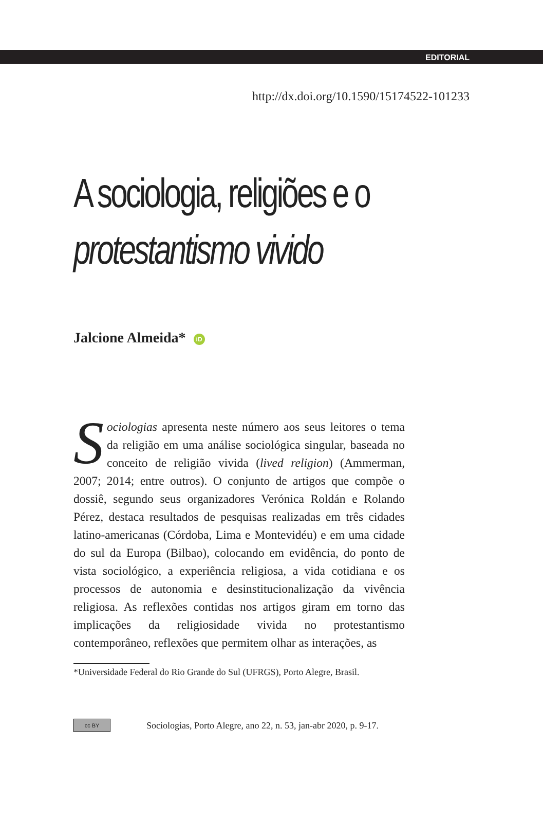EDITORIAL
http://dx.doi.org/10.1590/15174522-101233
A sociologia, religiões e o
protestantismo vivido
Jalcione Almeida* iD
Sociologias apresenta neste número aos seus leitores o tema da religião em uma análise sociológica singular, baseada no conceito de religião vivida (lived religion) (Ammerman, 2007; 2014; entre outros). O conjunto de artigos que compõe o dossiê, segundo seus organizadores Verónica Roldán e Rolando Pérez, destaca resultados de pesquisas realizadas em três cidades latino-americanas (Córdoba, Lima e Montevidéu) e em uma cidade do sul da Europa (Bilbao), colocando em evidência, do ponto de vista sociológico, a experiência religiosa, a vida cotidiana e os processos de autonomia e desinstitucionalização da vivência religiosa. As reflexões contidas nos artigos giram em torno das implicações da religiosidade vivida no protestantismo contemporâneo, reflexões que permitem olhar as interações, as
*Universidade Federal do Rio Grande do Sul (UFRGS), Porto Alegre, Brasil.
cc BY
Sociologias, Porto Alegre, ano 22, n. 53, jan-abr 2020, p. 9-17.